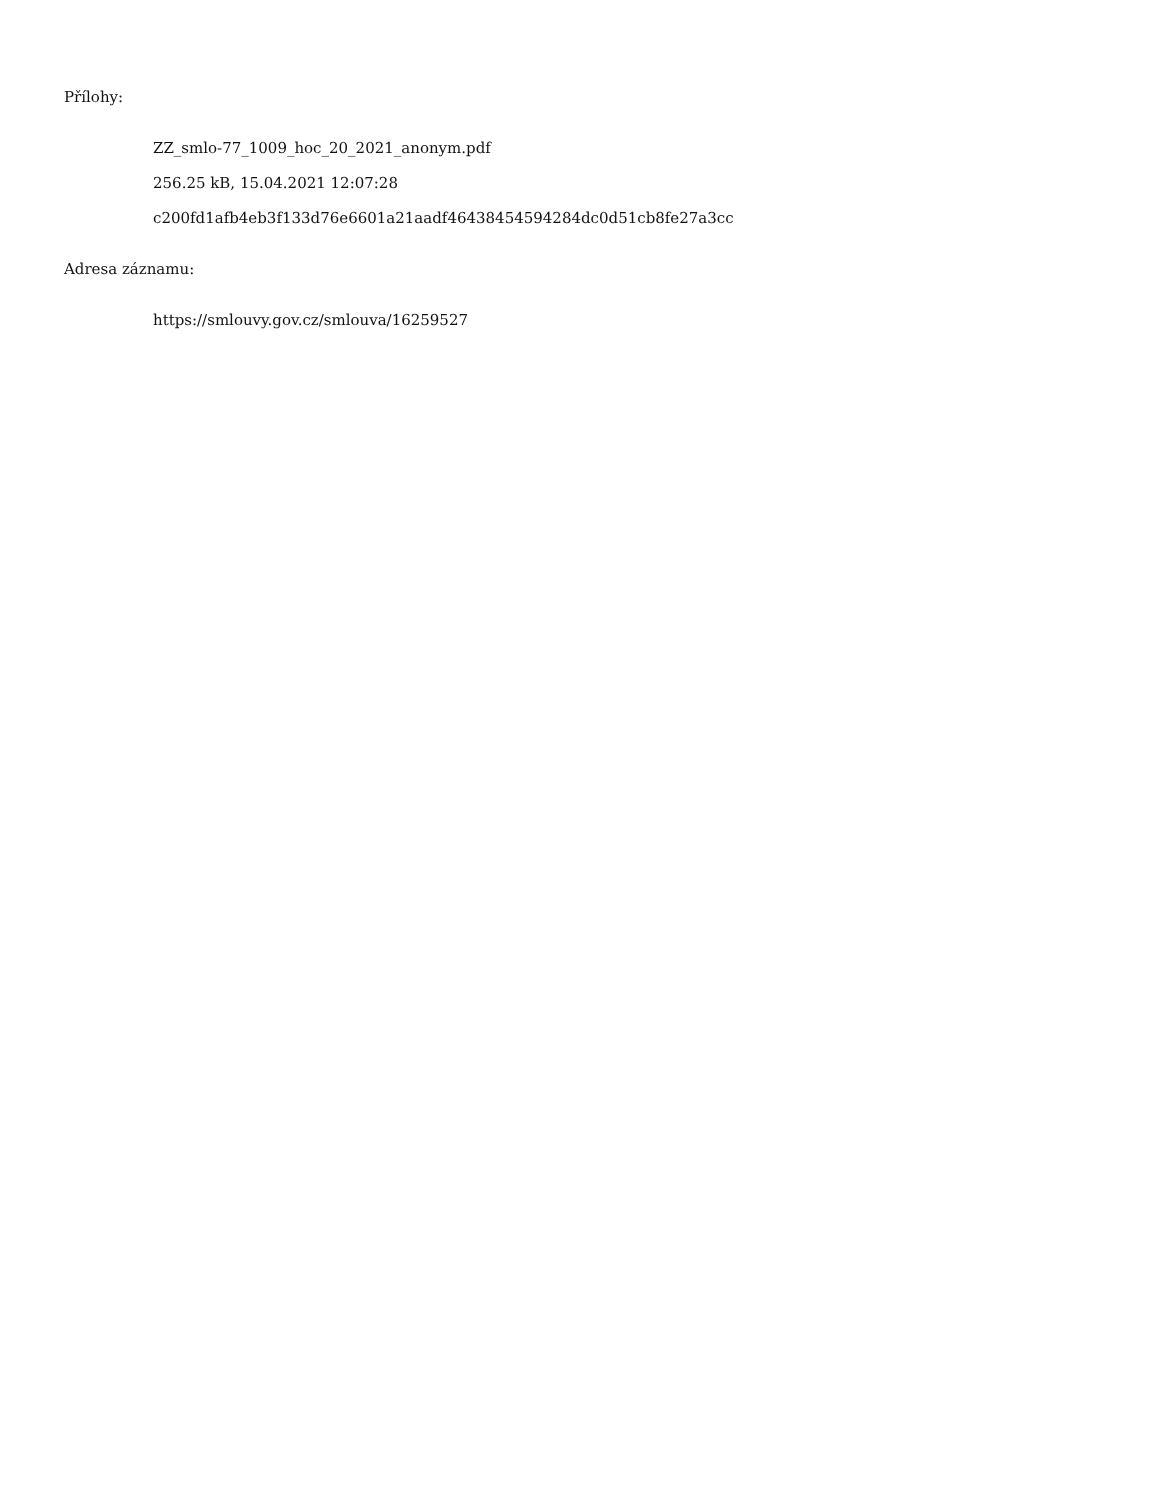Přílohy:
ZZ_smlo-77_1009_hoc_20_2021_anonym.pdf
256.25 kB, 15.04.2021 12:07:28
c200fd1afb4eb3f133d76e6601a21aadf46438454594284dc0d51cb8fe27a3cc
Adresa záznamu:
https://smlouvy.gov.cz/smlouva/16259527